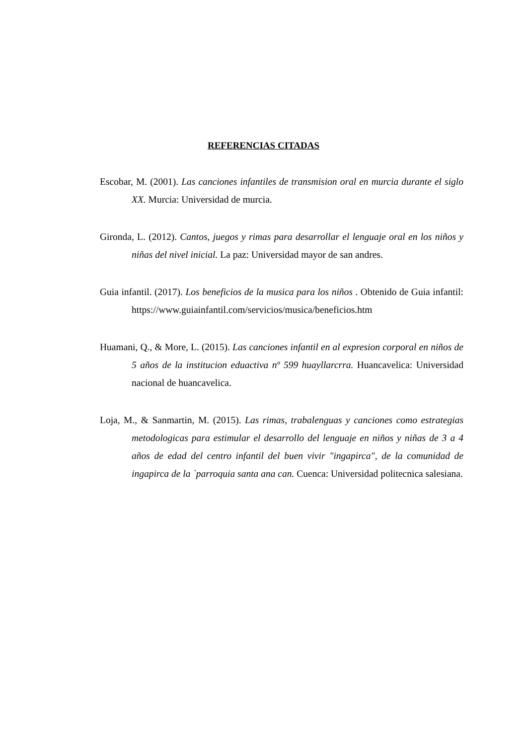REFERENCIAS CITADAS
Escobar, M. (2001). Las canciones infantiles de transmision oral en murcia durante el siglo XX. Murcia: Universidad de murcia.
Gironda, L. (2012). Cantos, juegos y rimas para desarrollar el lenguaje oral en los niños y niñas del nivel inicial. La paz: Universidad mayor de san andres.
Guia infantil. (2017). Los beneficios de la musica para los niños . Obtenido de Guia infantil: https://www.guiainfantil.com/servicios/musica/beneficios.htm
Huamani, Q., & More, L. (2015). Las canciones infantil en al expresion corporal en niños de 5 años de la institucion eduactiva nº 599 huayllarcrra. Huancavelica: Universidad nacional de huancavelica.
Loja, M., & Sanmartin, M. (2015). Las rimas, trabalenguas y canciones como estrategias metodologicas para estimular el desarrollo del lenguaje en niños y niñas de 3 a 4 años de edad del centro infantil del buen vivir "ingapirca", de la comunidad de ingapirca de la `parroquia santa ana can. Cuenca: Universidad politecnica salesiana.